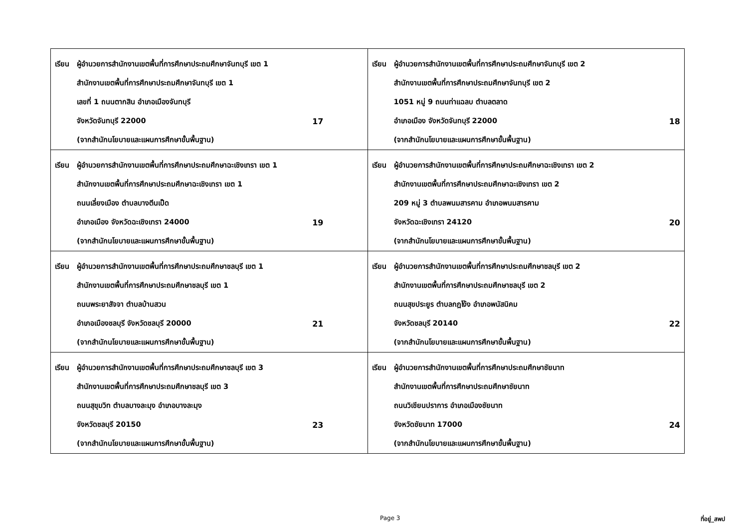| เรียน ผู้อำนวยการสำนักงานเขตพื้นที่การศึกษาประถมศึกษาจันทบุรี เขต 1 สำนักงานเขตพื้นที่การศึกษาประถมศึกษาจันทบุรี เขต 1 เลขที่ 1 ถนนตากสิน อำเภอเมืองจันทบุรี จังหวัดจันทบุรี 22000 17 (จากสำนักนโยบายและแผนการศึกษาขั้นพื้นฐาน) | เรียน ผู้อำนวยการสำนักงานเขตพื้นที่การศึกษาประถมศึกษาจันทบุรี เขต 2 สำนักงานเขตพื้นที่การศึกษาประถมศึกษาจันทบุรี เขต 2 1051 หมู่ 9 ถนนท่าแฉลบ ตำบลตลาด อำเภอเมือง จังหวัดจันทบุรี 22000 18 (จากสำนักนโยบายและแผนการศึกษาขั้นพื้นฐาน) |
| เรียน ผู้อำนวยการสำนักงานเขตพื้นที่การศึกษาประถมศึกษาฉะเชิงเทรา เขต 1 สำนักงานเขตพื้นที่การศึกษาประถมศึกษาฉะเชิงเทรา เขต 1 ถนนเลี่ยงเมือง ตำบลบางตีนเป็ด อำเภอเมือง จังหวัดฉะเชิงเทรา 24000 19 (จากสำนักนโยบายและแผนการศึกษาขั้นพื้นฐาน) | เรียน ผู้อำนวยการสำนักงานเขตพื้นที่การศึกษาประถมศึกษาฉะเชิงเทรา เขต 2 สำนักงานเขตพื้นที่การศึกษาประถมศึกษาฉะเชิงเทรา เขต 2 209 หมู่ 3 ตำบลพนมสารคาม อำเภอพนมสารคาม จังหวัดฉะเชิงเทรา 24120 20 (จากสำนักนโยบายและแผนการศึกษาขั้นพื้นฐาน) |
| เรียน ผู้อำนวยการสำนักงานเขตพื้นที่การศึกษาประถมศึกษาชลบุรี เขต 1 สำนักงานเขตพื้นที่การศึกษาประถมศึกษาชลบุรี เขต 1 ถนนพระยาสัจจา ตำบลบ้านสวน อำเภอเมืองชลบุรี จังหวัดชลบุรี 20000 21 (จากสำนักนโยบายและแผนการศึกษาขั้นพื้นฐาน) | เรียน ผู้อำนวยการสำนักงานเขตพื้นที่การศึกษาประถมศึกษาชลบุรี เขต 2 สำนักงานเขตพื้นที่การศึกษาประถมศึกษาชลบุรี เขต 2 ถนนสุขประยูร ตำบลกฎโง้ง อำเภอพนัสนิคม จังหวัดชลบุรี 20140 22 (จากสำนักนโยบายและแผนการศึกษาขั้นพื้นฐาน) |
| เรียน ผู้อำนวยการสำนักงานเขตพื้นที่การศึกษาประถมศึกษาชลบุรี เขต 3 สำนักงานเขตพื้นที่การศึกษาประถมศึกษาชลบุรี เขต 3 ถนนสุขุมวิท ตำบลบางละมุง อำเภอบางละมุง จังหวัดชลบุรี 20150 23 (จากสำนักนโยบายและแผนการศึกษาขั้นพื้นฐาน) | เรียน ผู้อำนวยการสำนักงานเขตพื้นที่การศึกษาประถมศึกษาชัยนาท สำนักงานเขตพื้นที่การศึกษาประถมศึกษาชัยนาท ถนนวิเชียนปราการ อำเภอเมืองชัยนาท จังหวัดชัยนาท 17000 24 (จากสำนักนโยบายและแผนการศึกษาขั้นพื้นฐาน) |
Page 3 ที่อยู่_สพป